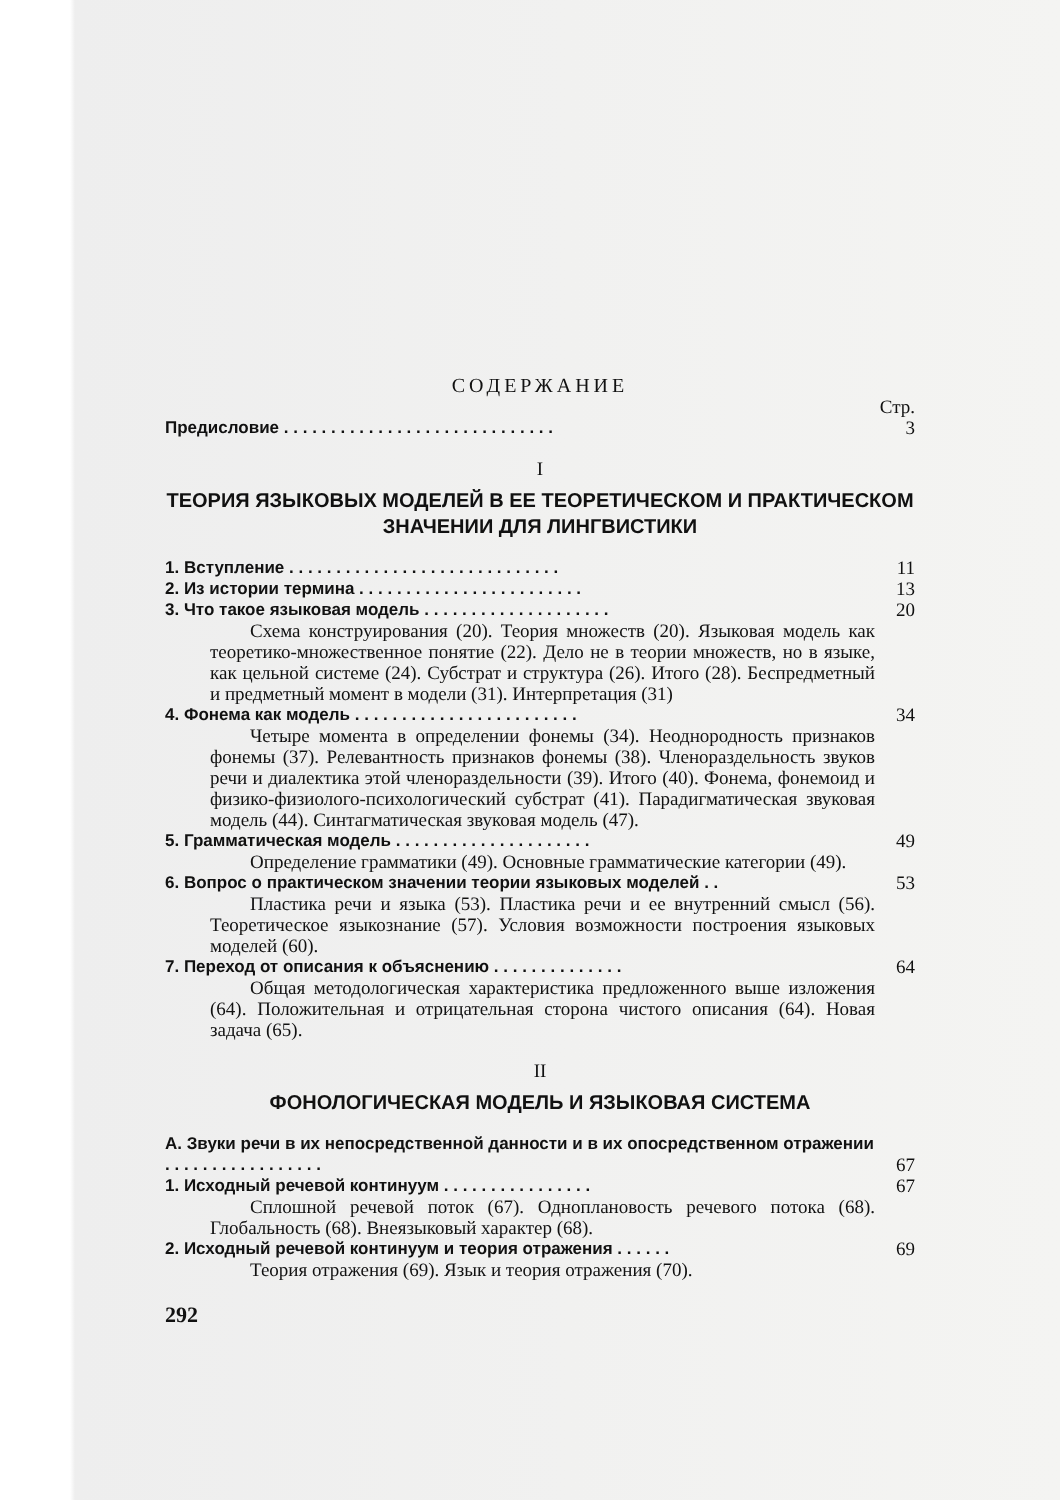СОДЕРЖАНИЕ
Стр.
Предисловие . . . . . . . . . . . . . . . . . . . . . . . . . . . . . 3
I
ТЕОРИЯ ЯЗЫКОВЫХ МОДЕЛЕЙ В ЕЕ ТЕОРЕТИЧЕСКОМ И ПРАКТИЧЕСКОМ ЗНАЧЕНИИ ДЛЯ ЛИНГВИСТИКИ
1. Вступление . . . . . . . . . . . . . . . . . . . . . . . . . . . . . 11
2. Из истории термина . . . . . . . . . . . . . . . . . . . . . . . . 13
3. Что такое языковая модель . . . . . . . . . . . . . . . . . . . . 20
Схема конструирования (20). Теория множеств (20). Языковая модель как теоретико-множественное понятие (22). Дело не в теории множеств, но в языке, как цельной системе (24). Субстрат и структура (26). Итого (28). Беспредметный и предметный момент в модели (31). Интерпретация (31)
4. Фонема как модель . . . . . . . . . . . . . . . . . . . . . . . . 34
Четыре момента в определении фонемы (34). Неоднородность признаков фонемы (37). Релевантность признаков фонемы (38). Членораздельность звуков речи и диалектика этой членораздельности (39). Итого (40). Фонема, фонемоид и физико-физиолого-психологический субстрат (41). Парадигматическая звуковая модель (44). Синтагматическая звуковая модель (47).
5. Грамматическая модель . . . . . . . . . . . . . . . . . . . . . 49
Определение грамматики (49). Основные грамматические категории (49).
6. Вопрос о практическом значении теории языковых моделей . . 53
Пластика речи и языка (53). Пластика речи и ее внутренний смысл (56). Теоретическое языкознание (57). Условия возможности построения языковых моделей (60).
7. Переход от описания к объяснению . . . . . . . . . . . . . . 64
Общая методологическая характеристика предложенного выше изложения (64). Положительная и отрицательная сторона чистого описания (64). Новая задача (65).
II
ФОНОЛОГИЧЕСКАЯ МОДЕЛЬ И ЯЗЫКОВАЯ СИСТЕМА
А. Звуки речи в их непосредственной данности и в их опосредственном отражении . . . . . . . . . . . . . . . . .
67
1. Исходный речевой континуум . . . . . . . . . . . . . . . . 67
Сплошной речевой поток (67). Одноплановость речевого потока (68). Глобальность (68). Внеязыковый характер (68).
2. Исходный речевой континуум и теория отражения . . . . . . 69
Теория отражения (69). Язык и теория отражения (70).
292